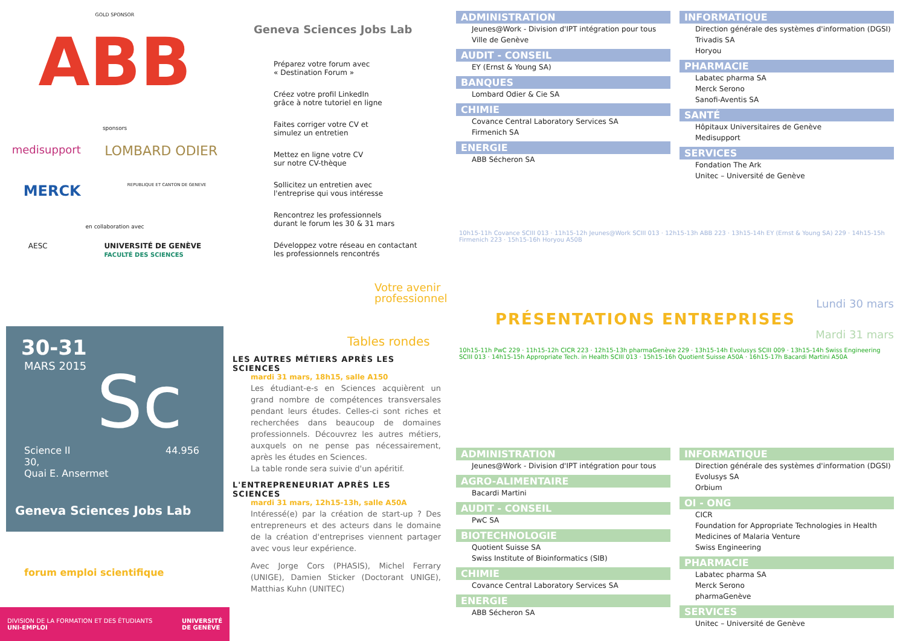GOLD SPONSOR
ABB
sponsors
medisupport LOMBARD ODIER
MERCK REPUBLIQUE ET CANTON DE GENEVE
en collaboration avec
AESC UNIVERSITÉ DE GENÈVE
FACULTÉ DES SCIENCES
30-31
MARS 2015
Sc
Science II
30,
Quai E. Ansermet 44.956
Geneva Sciences Jobs Lab
forum emploi scientifique
DIVISION DE LA FORMATION ET DES ÉTUDIANTS
UNI-EMPLOI UNIVERSITÉ
DE GENÈVE
Geneva Sciences Jobs Lab
Préparez votre forum avec
« Destination Forum »
Créez votre profil LinkedIn
grâce à notre tutoriel en ligne
Faites corriger votre CV et
simulez un entretien
Mettez en ligne votre CV
sur notre CV-thèque
Sollicitez un entretien avec
l'entreprise qui vous intéresse
Rencontrez les professionnels
durant le forum les 30 & 31 mars
Développez votre réseau en contactant
les professionnels rencontrés
Votre avenir
professionnel
Tables rondes
LES AUTRES MÉTIERS APRÈS LES SCIENCES
mardi 31 mars, 18h15, salle A150
Les étudiant-e-s en Sciences acquièrent un grand nombre de compétences transversales pendant leurs études. Celles-ci sont riches et recherchées dans beaucoup de domaines professionnels. Découvrez les autres métiers, auxquels on ne pense pas nécessairement, après les études en Sciences.
La table ronde sera suivie d'un apéritif.
L'ENTREPRENEURIAT APRÈS LES SCIENCES
mardi 31 mars, 12h15-13h, salle A50A
Intéressé(e) par la création de start-up ? Des entrepreneurs et des acteurs dans le domaine de la création d'entreprises viennent partager avec vous leur expérience.
Avec Jorge Cors (PHASIS), Michel Ferrary (UNIGE), Damien Sticker (Doctorant UNIGE), Matthias Kuhn (UNITEC)
ADMINISTRATION
Jeunes@Work - Division d'IPT intégration pour tous
Ville de Genève
AUDIT - CONSEIL
EY (Ernst & Young SA)
BANQUES
Lombard Odier & Cie SA
CHIMIE
Covance Central Laboratory Services SA
Firmenich SA
ENERGIE
ABB Sécheron SA
INFORMATIQUE
Direction générale des systèmes d'information (DGSI)
Trivadis SA
Horyou
PHARMACIE
Labatec pharma SA
Merck Serono
Sanofi-Aventis SA
SANTÉ
Hôpitaux Universitaires de Genève
Medisupport
SERVICES
Fondation The Ark
Unitec – Université de Genève
10h15-11h Covance SCIII 013 · 11h15-12h Jeunes@Work SCIII 013 · 12h15-13h ABB 223 · 13h15-14h EY (Ernst & Young SA) 229 · 14h15-15h Firmenich 223 · 15h15-16h Horyou A50B
Lundi 30 mars
PRÉSENTATIONS ENTREPRISES
Mardi 31 mars
10h15-11h PwC 229 · 11h15-12h CICR 223 · 12h15-13h pharmaGenève 229 · 13h15-14h Evolusys SCIII 009 · 13h15-14h Swiss Engineering SCIII 013 · 14h15-15h Appropriate Tech. in Health SCIII 013 · 15h15-16h Quotient Suisse A50A · 16h15-17h Bacardi Martini A50A
ADMINISTRATION
Jeunes@Work - Division d'IPT intégration pour tous
AGRO-ALIMENTAIRE
Bacardi Martini
AUDIT - CONSEIL
PwC SA
BIOTECHNOLOGIE
Quotient Suisse SA
Swiss Institute of Bioinformatics (SIB)
CHIMIE
Covance Central Laboratory Services SA
ENERGIE
ABB Sécheron SA
INFORMATIQUE
Direction générale des systèmes d'information (DGSI)
Evolusys SA
Orbium
OI - ONG
CICR
Foundation for Appropriate Technologies in Health
Medicines of Malaria Venture
Swiss Engineering
PHARMACIE
Labatec pharma SA
Merck Serono
pharmaGenève
SERVICES
Unitec – Université de Genève